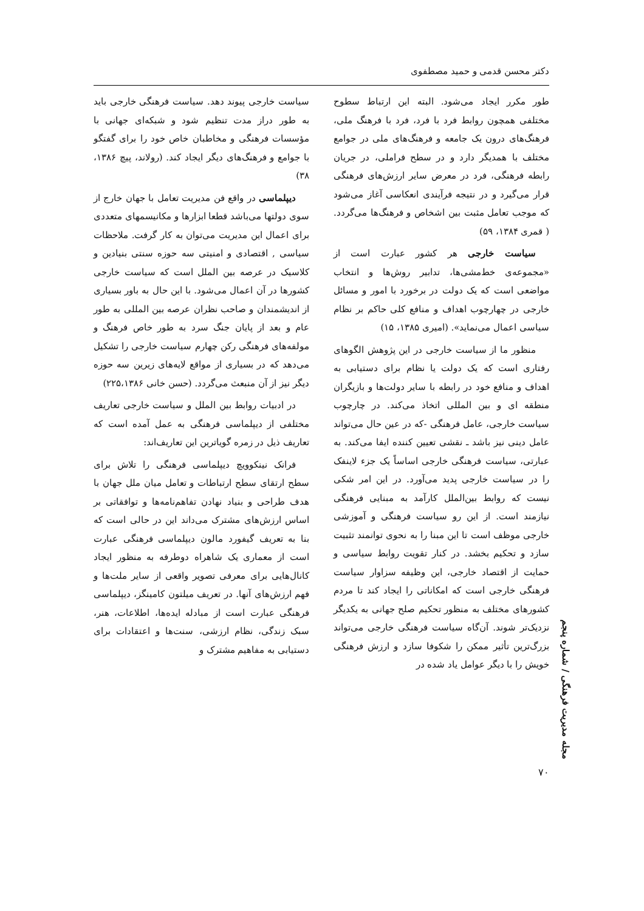دکتر محسن قدمی و حمید مصطفوی
طور مکرر ایجاد می‌شود. البته این ارتباط سطوح مختلفی همچون روابط فرد با فرد، فرد با فرهنگ ملی، فرهنگ‌های درون یک جامعه و فرهنگ‌های ملی در جوامع مختلف با همدیگر دارد و در سطح فراملی، در جریان رابطه فرهنگی، فرد در معرض سایر ارزش‌های فرهنگی قرار می‌گیرد و در نتیجه فرآیندی انعکاسی آغاز می‌شود که موجب تعامل مثبت بین اشخاص و فرهنگ‌ها می‌گردد. ( قمری ۱۳۸۴، ۵۹)
سیاست خارجی هر کشور عبارت است از «مجموعه‌ی خط‌مشی‌ها، تدابیر روش‌ها و انتخاب مواضعی است که یک دولت در برخورد با امور و مسائل خارجی در چهارچوب اهداف و منافع کلی حاکم بر نظام سیاسی اعمال می‌نماید». (امیری ۱۳۸۵، ۱۵)
منظور ما از سیاست خارجی در این پژوهش الگوهای رفتاری است که یک دولت یا نظام برای دستیابی به اهداف و منافع خود در رابطه با سایر دولت‌ها و بازیگران منطقه ای و بین المللی اتخاذ می‌کند. در چارچوب سیاست خارجی، عامل فرهنگی -که در عین حال می‌تواند عامل دینی نیز باشد ـ نقشی تعیین کننده ایفا می‌کند. به عبارتی، سیاست فرهنگی خارجی اساساً یک جزء لاینفک را در سیاست خارجی پدید می‌آورد. در این امر شکی نیست که روابط بین‌الملل کارآمد به مبنایی فرهنگی نیازمند است. از این رو سیاست فرهنگی و آموزشی خارجی موظف است تا این مبنا را به نحوی توانمند تثبیت سازد و تحکیم بخشد. در کنار تقویت روابط سیاسی و حمایت از اقتصاد خارجی، این وظیفه سزاوار سیاست فرهنگی خارجی است که امکاناتی را ایجاد کند تا مردم کشورهای مختلف به منظور تحکیم صلح جهانی به یکدیگر نزدیک‌تر شوند. آن‌گاه سیاست فرهنگی خارجی می‌تواند بزرگ‌ترین تأثیر ممکن را شکوفا سازد و ارزش فرهنگی خویش را با دیگر عوامل یاد شده در
سیاست خارجی پیوند دهد. سیاست فرهنگی خارجی باید به طور دراز مدت تنظیم شود و شبکه‌ای جهانی با مؤسسات فرهنگی و مخاطبان خاص خود را برای گفتگو با جوامع و فرهنگ‌های دیگر ایجاد کند. (رولاند، پیچ ۱۳۸۶، ۳۸)
دیپلماسی در واقع فن مدیریت تعامل با جهان خارج از سوی دولتها می‌باشد قطعا ابزارها و مکانیسمهای متعددی برای اعمال این مدیریت می‌توان به کار گرفت. ملاحظات سیاسی , اقتصادی و امنیتی سه حوزه سنتی بنیادین و کلاسیک در عرصه بین الملل است که سیاست خارجی کشورها در آن اعمال می‌شود. با این حال به باور بسیاری از اندیشمندان و صاحب نظران عرصه بین المللی به طور عام و بعد از پایان جنگ سرد به طور خاص فرهنگ و مولفه‌های فرهنگی رکن چهارم سیاست خارجی را تشکیل می‌دهد که در بسیاری از مواقع لایه‌های زیرین سه حوزه دیگر نیز از آن منبعث می‌گردد. (حسن خانی ۲۲۵،۱۳۸۶)
در ادبیات روابط بین الملل و سیاست خارجی تعاریف مختلفی از دیپلماسی فرهنگی به عمل آمده است که تعاریف ذیل در زمره گویاترین این تعاریف‌اند:
فرانک نینکوویچ دیپلماسی فرهنگی را تلاش برای سطح ارتقای سطح ارتباطات و تعامل میان ملل جهان با هدف طراحی و بنیاد نهادن تفاهم‌نامه‌ها و توافقاتی بر اساس ارزش‌های مشترک می‌داند این در حالی است که بنا به تعریف گیفورد مالون دیپلماسی فرهنگی عبارت است از معماری یک شاهراه دوطرفه به منظور ایجاد کانال‌هایی برای معرفی تصویر واقعی از سایر ملت‌ها و فهم ارزش‌های آنها. در تعریف میلتون کامینگز، دیپلماسی فرهنگی عبارت است از مبادله ایده‌ها، اطلاعات، هنر، سبک زندگی، نظام ارزشی، سنت‌ها و اعتقادات برای دستیابی به مفاهیم مشترک و
مجله مدیریت فرهنگی / شماره پنجم
۷۰